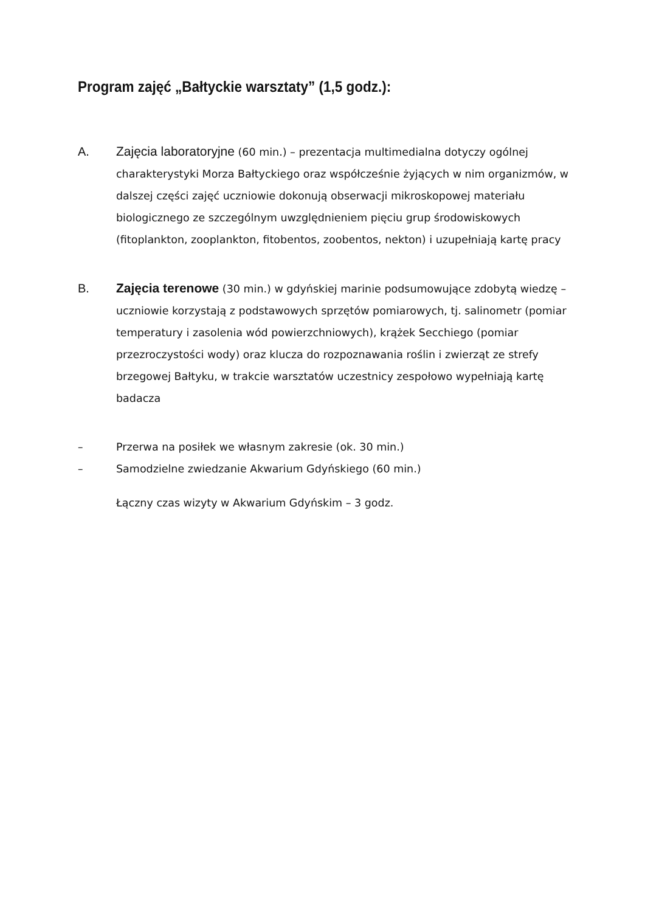Program zajęć „Bałtyckie warsztaty” (1,5 godz.):
A. Zajęcia laboratoryjne (60 min.) – prezentacja multimedialna dotyczy ogólnej charakterystyki Morza Bałtyckiego oraz współcześnie żyjących w nim organizmów, w dalszej części zajęć uczniowie dokonują obserwacji mikroskopowej materiału biologicznego ze szczególnym uwzględnieniem pięciu grup środowiskowych (fitoplankton, zooplankton, fitobentos, zoobentos, nekton) i uzupełniają kartę pracy
B. Zajęcia terenowe (30 min.) w gdyńskiej marinie podsumowujące zdobytą wiedzę – uczniowie korzystają z podstawowych sprzętów pomiarowych, tj. salinometr (pomiar temperatury i zasolenia wód powierzchniowych), krążek Secchiego (pomiar przezroczystości wody) oraz klucza do rozpoznawania roślin i zwierząt ze strefy brzegowej Bałtyku, w trakcie warsztatów uczestnicy zespołowo wypełniają kartę badacza
–
Przerwa na posiłek we własnym zakresie (ok. 30 min.)
–
Samodzielne zwiedzanie Akwarium Gdyńskiego (60 min.)
Łączny czas wizyty w Akwarium Gdyńskim – 3 godz.